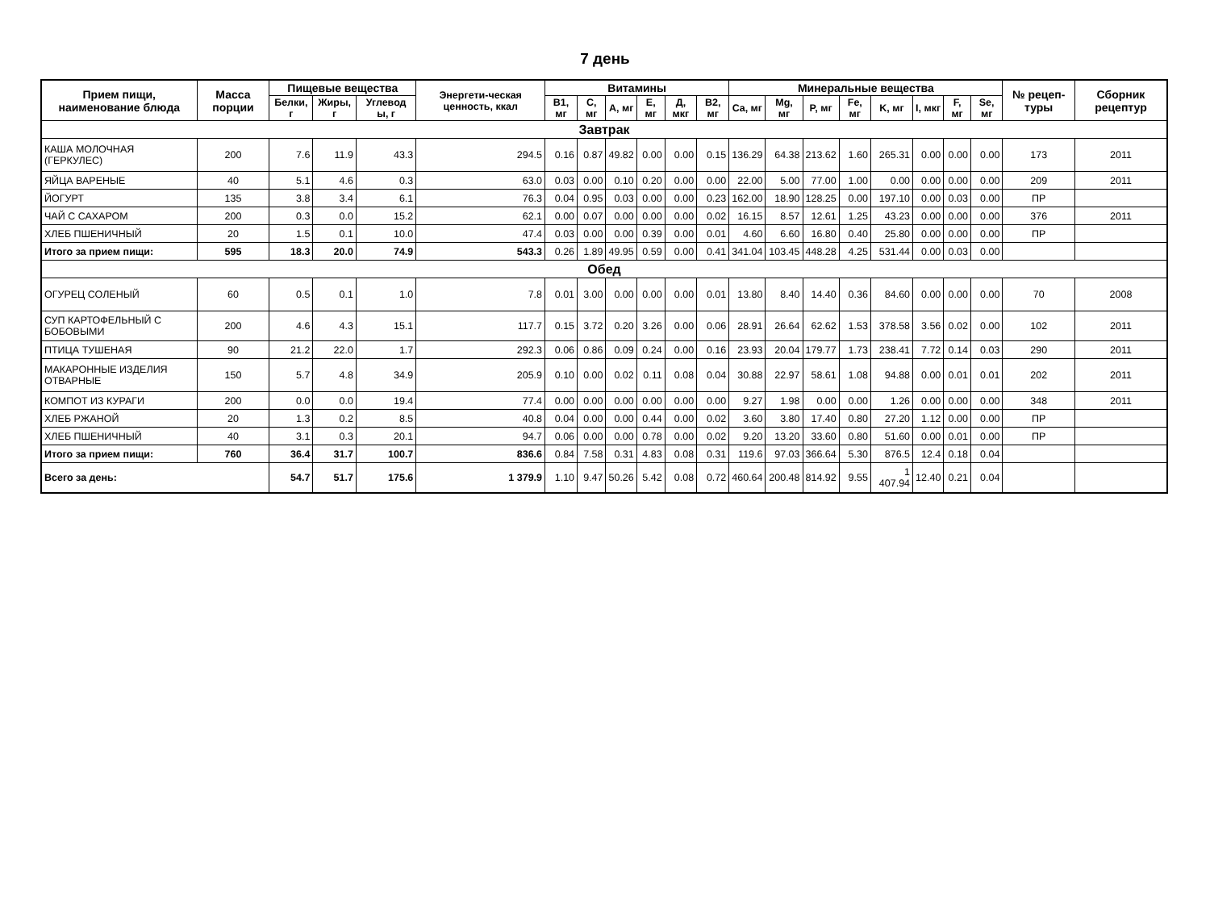7 день
| Прием пищи, наименование блюда | Масса порции | Пищевые вещества | | | Энергети-ческая ценность, ккал | Витамины | | | | | | Минеральные вещества | | | | | | | | № рецеп-туры | Сборник рецептур |
| --- | --- | --- | --- | --- | --- | --- | --- | --- | --- | --- | --- | --- | --- | --- | --- | --- | --- | --- | --- | --- | --- |
| | | Белки, г | Жиры, г | Углевод ы, г | | В1, мг | С, мг | А, мг | Е, мг | Д, мкг | В2, мг | Ca, мг | Mg, мг | P, мг | Fe, мг | K, мг | I, мкг | F, мг | Se, мг | | |
| Завтрак | | | | | | | | | | | | | | | | | | | | | |
| КАША МОЛОЧНАЯ (ГЕРКУЛЕС) | 200 | 7.6 | 11.9 | 43.3 | 294.5 | 0.16 | 0.87 | 49.82 | 0.00 | 0.00 | 0.15 | 136.29 | 64.38 | 213.62 | 1.60 | 265.31 | 0.00 | 0.00 | 0.00 | 173 | 2011 |
| ЯЙЦА ВАРЕНЫЕ | 40 | 5.1 | 4.6 | 0.3 | 63.0 | 0.03 | 0.00 | 0.10 | 0.20 | 0.00 | 0.00 | 22.00 | 5.00 | 77.00 | 1.00 | 0.00 | 0.00 | 0.00 | 0.00 | 209 | 2011 |
| ЙОГУРТ | 135 | 3.8 | 3.4 | 6.1 | 76.3 | 0.04 | 0.95 | 0.03 | 0.00 | 0.00 | 0.23 | 162.00 | 18.90 | 128.25 | 0.00 | 197.10 | 0.00 | 0.03 | 0.00 | ПР | |
| ЧАЙ С САХАРОМ | 200 | 0.3 | 0.0 | 15.2 | 62.1 | 0.00 | 0.07 | 0.00 | 0.00 | 0.00 | 0.02 | 16.15 | 8.57 | 12.61 | 1.25 | 43.23 | 0.00 | 0.00 | 0.00 | 376 | 2011 |
| ХЛЕБ ПШЕНИЧНЫЙ | 20 | 1.5 | 0.1 | 10.0 | 47.4 | 0.03 | 0.00 | 0.00 | 0.39 | 0.00 | 0.01 | 4.60 | 6.60 | 16.80 | 0.40 | 25.80 | 0.00 | 0.00 | 0.00 | ПР | |
| Итого за прием пищи: | 595 | 18.3 | 20.0 | 74.9 | 543.3 | 0.26 | 1.89 | 49.95 | 0.59 | 0.00 | 0.41 | 341.04 | 103.45 | 448.28 | 4.25 | 531.44 | 0.00 | 0.03 | 0.00 | | |
| Обед | | | | | | | | | | | | | | | | | | | | | |
| ОГУРЕЦ СОЛЕНЫЙ | 60 | 0.5 | 0.1 | 1.0 | 7.8 | 0.01 | 3.00 | 0.00 | 0.00 | 0.00 | 0.01 | 13.80 | 8.40 | 14.40 | 0.36 | 84.60 | 0.00 | 0.00 | 0.00 | 70 | 2008 |
| СУП КАРТОФЕЛЬНЫЙ С БОБОВЫМИ | 200 | 4.6 | 4.3 | 15.1 | 117.7 | 0.15 | 3.72 | 0.20 | 3.26 | 0.00 | 0.06 | 28.91 | 26.64 | 62.62 | 1.53 | 378.58 | 3.56 | 0.02 | 0.00 | 102 | 2011 |
| ПТИЦА ТУШЕНАЯ | 90 | 21.2 | 22.0 | 1.7 | 292.3 | 0.06 | 0.86 | 0.09 | 0.24 | 0.00 | 0.16 | 23.93 | 20.04 | 179.77 | 1.73 | 238.41 | 7.72 | 0.14 | 0.03 | 290 | 2011 |
| МАКАРОННЫЕ ИЗДЕЛИЯ ОТВАРНЫЕ | 150 | 5.7 | 4.8 | 34.9 | 205.9 | 0.10 | 0.00 | 0.02 | 0.11 | 0.08 | 0.04 | 30.88 | 22.97 | 58.61 | 1.08 | 94.88 | 0.00 | 0.01 | 0.01 | 202 | 2011 |
| КОМПОТ ИЗ КУРАГИ | 200 | 0.0 | 0.0 | 19.4 | 77.4 | 0.00 | 0.00 | 0.00 | 0.00 | 0.00 | 0.00 | 9.27 | 1.98 | 0.00 | 0.00 | 1.26 | 0.00 | 0.00 | 0.00 | 348 | 2011 |
| ХЛЕБ РЖАНОЙ | 20 | 1.3 | 0.2 | 8.5 | 40.8 | 0.04 | 0.00 | 0.00 | 0.44 | 0.00 | 0.02 | 3.60 | 3.80 | 17.40 | 0.80 | 27.20 | 1.12 | 0.00 | 0.00 | ПР | |
| ХЛЕБ ПШЕНИЧНЫЙ | 40 | 3.1 | 0.3 | 20.1 | 94.7 | 0.06 | 0.00 | 0.00 | 0.78 | 0.00 | 0.02 | 9.20 | 13.20 | 33.60 | 0.80 | 51.60 | 0.00 | 0.01 | 0.00 | ПР | |
| Итого за прием пищи: | 760 | 36.4 | 31.7 | 100.7 | 836.6 | 0.84 | 7.58 | 0.31 | 4.83 | 0.08 | 0.31 | 119.6 | 97.03 | 366.64 | 5.30 | 876.5 | 12.4 | 0.18 | 0.04 | | |
| Всего за день: | | 54.7 | 51.7 | 175.6 | 1 379.9 | 1.10 | 9.47 | 50.26 | 5.42 | 0.08 | 0.72 | 460.64 | 200.48 | 814.92 | 9.55 | 1 407.94 | 12.40 | 0.21 | 0.04 | | |